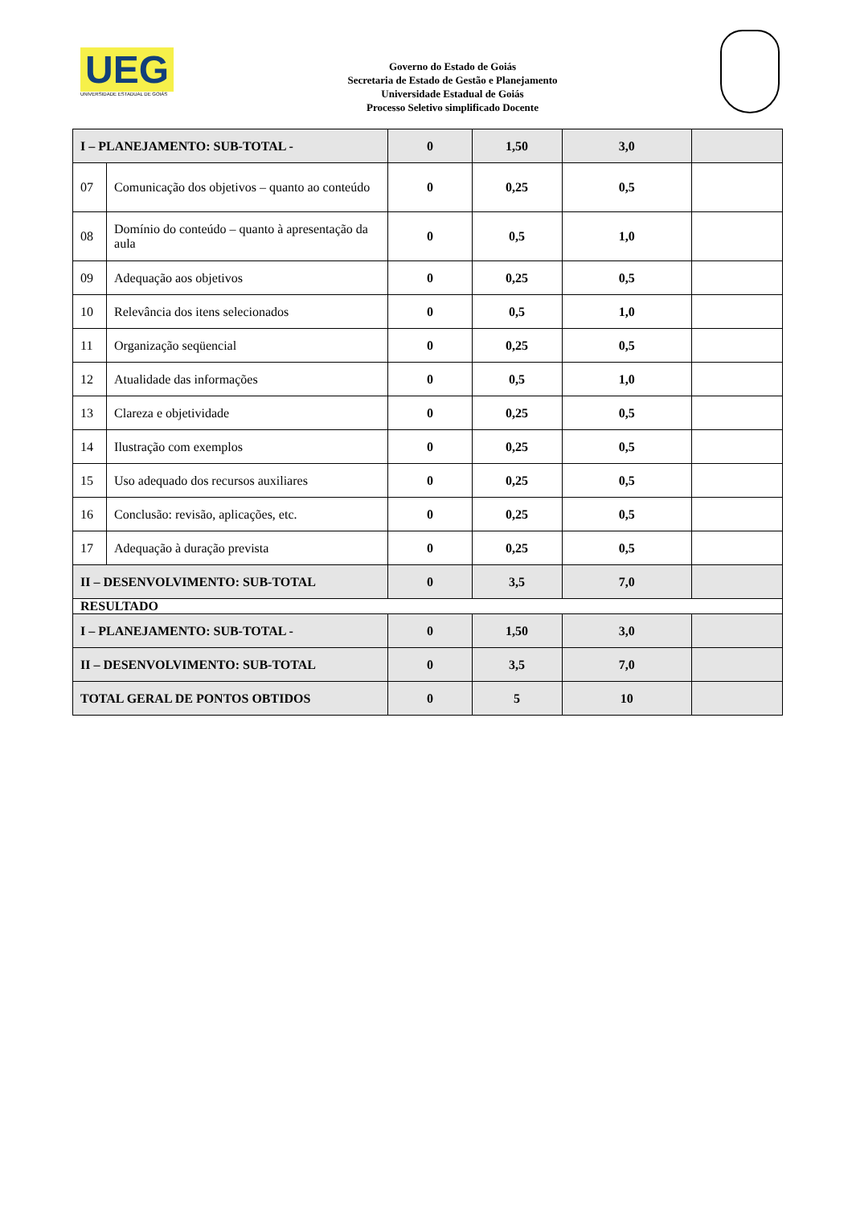UEG
UNIVERSIDADE ESTADUAL DE GOIÁS
Governo do Estado de Goiás
Secretaria de Estado de Gestão e Planejamento
Universidade Estadual de Goiás
Processo Seletivo simplificado Docente
| I – PLANEJAMENTO: SUB-TOTAL - | | 0 | 1,50 | 3,0 | |
| 07 | Comunicação dos objetivos – quanto ao conteúdo | 0 | 0,25 | 0,5 | |
| 08 | Domínio do conteúdo – quanto à apresentação da aula | 0 | 0,5 | 1,0 | |
| 09 | Adequação aos objetivos | 0 | 0,25 | 0,5 | |
| 10 | Relevância dos itens selecionados | 0 | 0,5 | 1,0 | |
| 11 | Organização seqüencial | 0 | 0,25 | 0,5 | |
| 12 | Atualidade das informações | 0 | 0,5 | 1,0 | |
| 13 | Clareza e objetividade | 0 | 0,25 | 0,5 | |
| 14 | Ilustração com exemplos | 0 | 0,25 | 0,5 | |
| 15 | Uso adequado dos recursos auxiliares | 0 | 0,25 | 0,5 | |
| 16 | Conclusão: revisão, aplicações, etc. | 0 | 0,25 | 0,5 | |
| 17 | Adequação à duração prevista | 0 | 0,25 | 0,5 | |
| II – DESENVOLVIMENTO: SUB-TOTAL | | 0 | 3,5 | 7,0 | |
| RESULTADO | | | | | |
| I – PLANEJAMENTO: SUB-TOTAL - | | 0 | 1,50 | 3,0 | |
| II – DESENVOLVIMENTO: SUB-TOTAL | | 0 | 3,5 | 7,0 | |
| TOTAL GERAL DE PONTOS OBTIDOS | | 0 | 5 | 10 | |